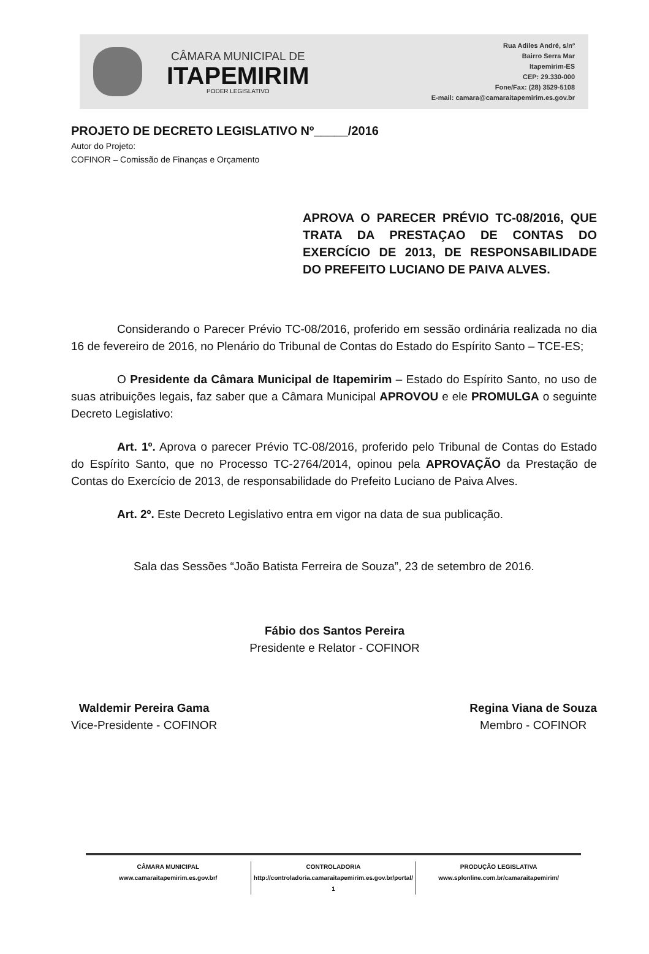CÂMARA MUNICIPAL DE
ITAPEMIRIM
PODER LEGISLATIVO
Rua Adiles André, s/nº
Bairro Serra Mar
Itapemirim-ES
CEP: 29.330-000
Fone/Fax: (28) 3529-5108
E-mail: camara@camaraitapemirim.es.gov.br
PROJETO DE DECRETO LEGISLATIVO Nº_____/2016
Autor do Projeto:
COFINOR – Comissão de Finanças e Orçamento
APROVA O PARECER PRÉVIO TC-08/2016, QUE TRATA DA PRESTAÇAO DE CONTAS DO EXERCÍCIO DE 2013, DE RESPONSABILIDADE DO PREFEITO LUCIANO DE PAIVA ALVES.
Considerando o Parecer Prévio TC-08/2016, proferido em sessão ordinária realizada no dia 16 de fevereiro de 2016, no Plenário do Tribunal de Contas do Estado do Espírito Santo – TCE-ES;
O Presidente da Câmara Municipal de Itapemirim – Estado do Espírito Santo, no uso de suas atribuições legais, faz saber que a Câmara Municipal APROVOU e ele PROMULGA o seguinte Decreto Legislativo:
Art. 1º. Aprova o parecer Prévio TC-08/2016, proferido pelo Tribunal de Contas do Estado do Espírito Santo, que no Processo TC-2764/2014, opinou pela APROVAÇÃO da Prestação de Contas do Exercício de 2013, de responsabilidade do Prefeito Luciano de Paiva Alves.
Art. 2º. Este Decreto Legislativo entra em vigor na data de sua publicação.
Sala das Sessões “João Batista Ferreira de Souza”, 23 de setembro de 2016.
Fábio dos Santos Pereira
Presidente e Relator - COFINOR
Waldemir Pereira Gama
Vice-Presidente - COFINOR
Regina Viana de Souza
Membro - COFINOR
CÂMARA MUNICIPAL
www.camaraitapemirim.es.gov.br/
CONTROLADORIA
http://controladoria.camaraitapemirim.es.gov.br/portal/
1
PRODUÇÃO LEGISLATIVA
www.splonline.com.br/camaraitapemirim/